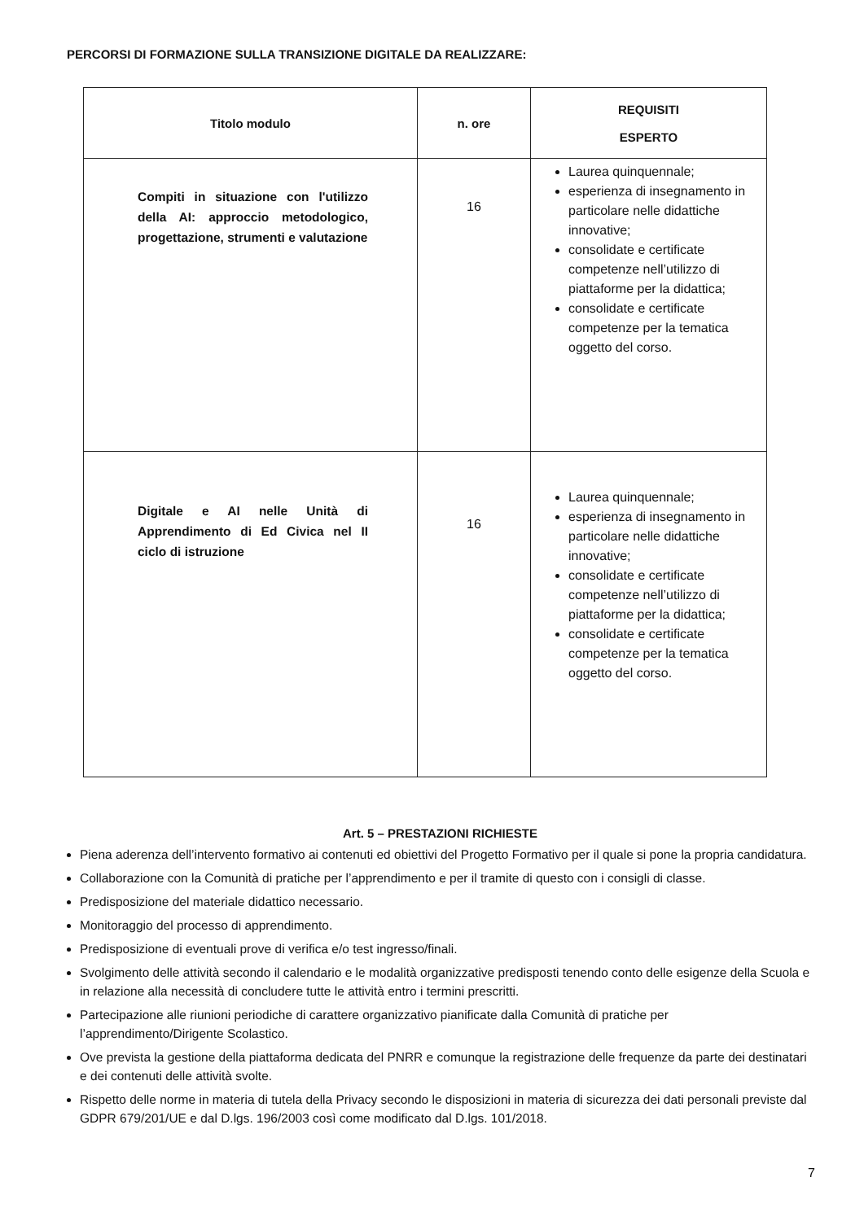PERCORSI DI FORMAZIONE SULLA TRANSIZIONE DIGITALE DA REALIZZARE:
| Titolo modulo | n. ore | REQUISITI ESPERTO |
| --- | --- | --- |
| Compiti in situazione con l'utilizzo della AI: approccio metodologico, progettazione, strumenti e valutazione | 16 | Laurea quinquennale; esperienza di insegnamento in particolare nelle didattiche innovative; consolidate e certificate competenze nell’utilizzo di piattaforme per la didattica; consolidate e certificate competenze per la tematica oggetto del corso. |
| Digitale e AI nelle Unità di Apprendimento di Ed Civica nel II ciclo di istruzione | 16 | Laurea quinquennale; esperienza di insegnamento in particolare nelle didattiche innovative; consolidate e certificate competenze nell’utilizzo di piattaforme per la didattica; consolidate e certificate competenze per la tematica oggetto del corso. |
Art. 5 – PRESTAZIONI RICHIESTE
Piena aderenza dell’intervento formativo ai contenuti ed obiettivi del Progetto Formativo per il quale si pone la propria candidatura.
Collaborazione con la Comunità di pratiche per l’apprendimento e per il tramite di questo con i consigli di classe.
Predisposizione del materiale didattico necessario.
Monitoraggio del processo di apprendimento.
Predisposizione di eventuali prove di verifica e/o test ingresso/finali.
Svolgimento delle attività secondo il calendario e le modalità organizzative predisposti tenendo conto delle esigenze della Scuola e in relazione alla necessità di concludere tutte le attività entro i termini prescritti.
Partecipazione alle riunioni periodiche di carattere organizzativo pianificate dalla Comunità di pratiche per l’apprendimento/Dirigente Scolastico.
Ove prevista la gestione della piattaforma dedicata del PNRR e comunque la registrazione delle frequenze da parte dei destinatari e dei contenuti delle attività svolte.
Rispetto delle norme in materia di tutela della Privacy secondo le disposizioni in materia di sicurezza dei dati personali previste dal GDPR 679/201/UE e dal D.lgs. 196/2003 così come modificato dal D.lgs. 101/2018.
7